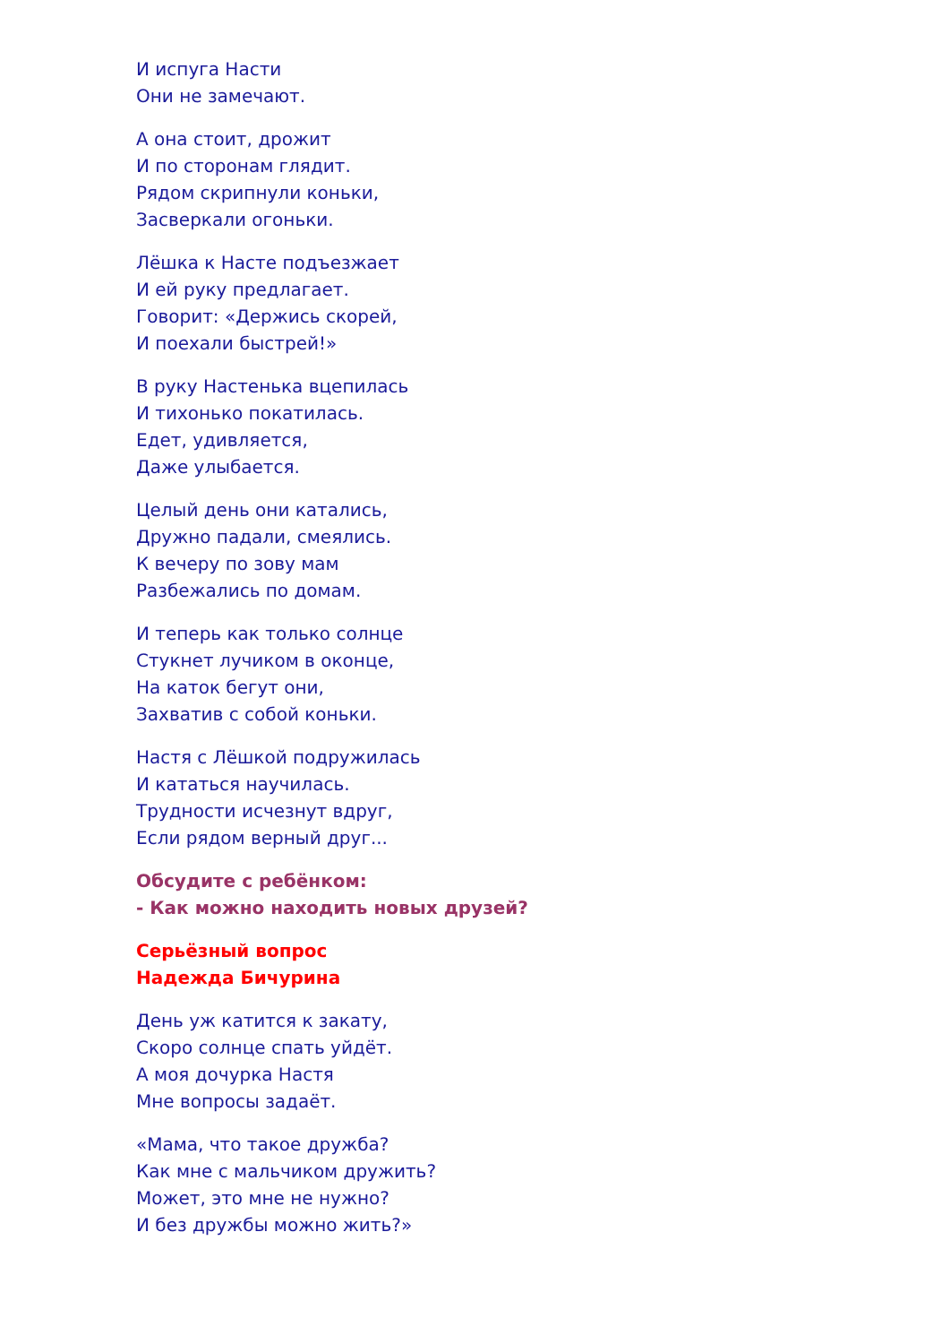И испуга Насти
Они не замечают.
А она стоит, дрожит
И по сторонам глядит.
Рядом скрипнули коньки,
Засверкали огоньки.
Лёшка к Насте подъезжает
И ей руку предлагает.
Говорит: «Держись скорей,
И поехали быстрей!»
В руку Настенька вцепилась
И тихонько покатилась.
Едет, удивляется,
Даже улыбается.
Целый день они катались,
Дружно падали, смеялись.
К вечеру по зову мам
Разбежались по домам.
И теперь как только солнце
Стукнет лучиком в оконце,
На каток бегут они,
Захватив с собой коньки.
Настя с Лёшкой подружилась
И кататься научилась.
Трудности исчезнут вдруг,
Если рядом верный друг...
Обсудите с ребёнком:
- Как можно находить новых друзей?
Серьёзный вопрос
Надежда Бичурина
День уж катится к закату,
Скоро солнце спать уйдёт.
А моя дочурка Настя
Мне вопросы задаёт.
«Мама, что такое дружба?
Как мне с мальчиком дружить?
Может, это мне не нужно?
И без дружбы можно жить?»